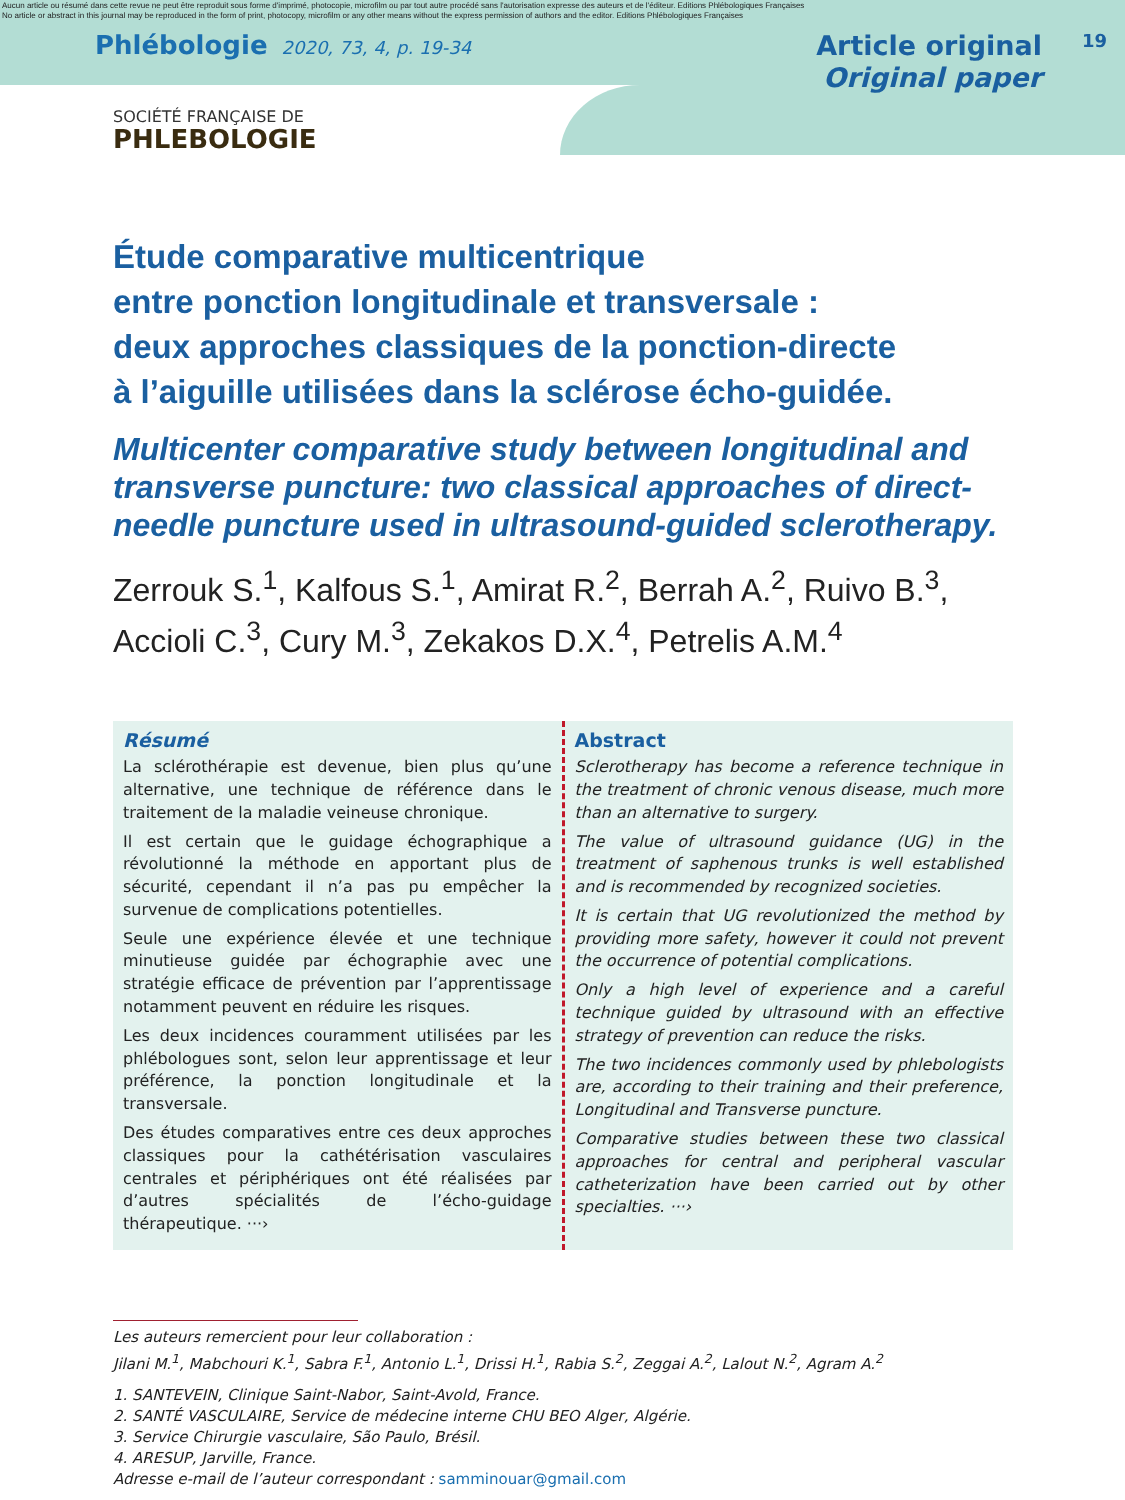Aucun article ou résumé dans cette revue ne peut être reproduit sous forme d'imprimé, photocopie, microfilm ou par tout autre procédé sans l'autorisation expresse des auteurs et de l'éditeur. Editions Phlébologiques Françaises
No article or abstract in this journal may be reproduced in the form of print, photocopy, microfilm or any other means without the express permission of authors and the editor. Editions Phlébologiques Françaises
Phlébologie 2020, 73, 4, p. 19-34
Article original
Original paper
19
SOCIÉTÉ FRANÇAISE DE
PHLEBOLOGIE
Étude comparative multicentrique
entre ponction longitudinale et transversale :
deux approches classiques de la ponction-directe
à l’aiguille utilisées dans la sclérose écho-guidée.
Multicenter comparative study between longitudinal and transverse puncture: two classical approaches of direct-needle puncture used in ultrasound-guided sclerotherapy.
Zerrouk S.<sup>1</sup>, Kalfous S.<sup>1</sup>, Amirat R.<sup>2</sup>, Berrah A.<sup>2</sup>, Ruivo B.<sup>3</sup>, Accioli C.<sup>3</sup>, Cury M.<sup>3</sup>, Zekakos D.X.<sup>4</sup>, Petrelis A.M.<sup>4</sup>
Résumé
La sclérothérapie est devenue, bien plus qu’une alternative, une technique de référence dans le traitement de la maladie veineuse chronique.
Il est certain que le guidage échographique a révolutionné la méthode en apportant plus de sécurité, cependant il n’a pas pu empêcher la survenue de complications potentielles.
Seule une expérience élevée et une technique minutieuse guidée par échographie avec une stratégie efficace de prévention par l’apprentissage notamment peuvent en réduire les risques.
Les deux incidences couramment utilisées par les phlébologues sont, selon leur apprentissage et leur préférence, la ponction longitudinale et la transversale.
Des études comparatives entre ces deux approches classiques pour la cathétérisation vasculaires centrales et périphériques ont été réalisées par d’autres spécialités de l’écho-guidage thérapeutique. ···›
Abstract
Sclerotherapy has become a reference technique in the treatment of chronic venous disease, much more than an alternative to surgery.
The value of ultrasound guidance (UG) in the treatment of saphenous trunks is well established and is recommended by recognized societies.
It is certain that UG revolutionized the method by providing more safety, however it could not prevent the occurrence of potential complications.
Only a high level of experience and a careful technique guided by ultrasound with an effective strategy of prevention can reduce the risks.
The two incidences commonly used by phlebologists are, according to their training and their preference, Longitudinal and Transverse puncture.
Comparative studies between these two classical approaches for central and peripheral vascular catheterization have been carried out by other specialties. ···›
Les auteurs remercient pour leur collaboration :
Jilani M.<sup>1</sup>, Mabchouri K.<sup>1</sup>, Sabra F.<sup>1</sup>, Antonio L.<sup>1</sup>, Drissi H.<sup>1</sup>, Rabia S.<sup>2</sup>, Zeggai A.<sup>2</sup>, Lalout N.<sup>2</sup>, Agram A.<sup>2</sup>
1. SANTEVEIN, Clinique Saint-Nabor, Saint-Avold, France.
2. SANTÉ VASCULAIRE, Service de médecine interne CHU BEO Alger, Algérie.
3. Service Chirurgie vasculaire, São Paulo, Brésil.
4. ARESUP, Jarville, France.
Adresse e-mail de l’auteur correspondant : samminouar@gmail.com